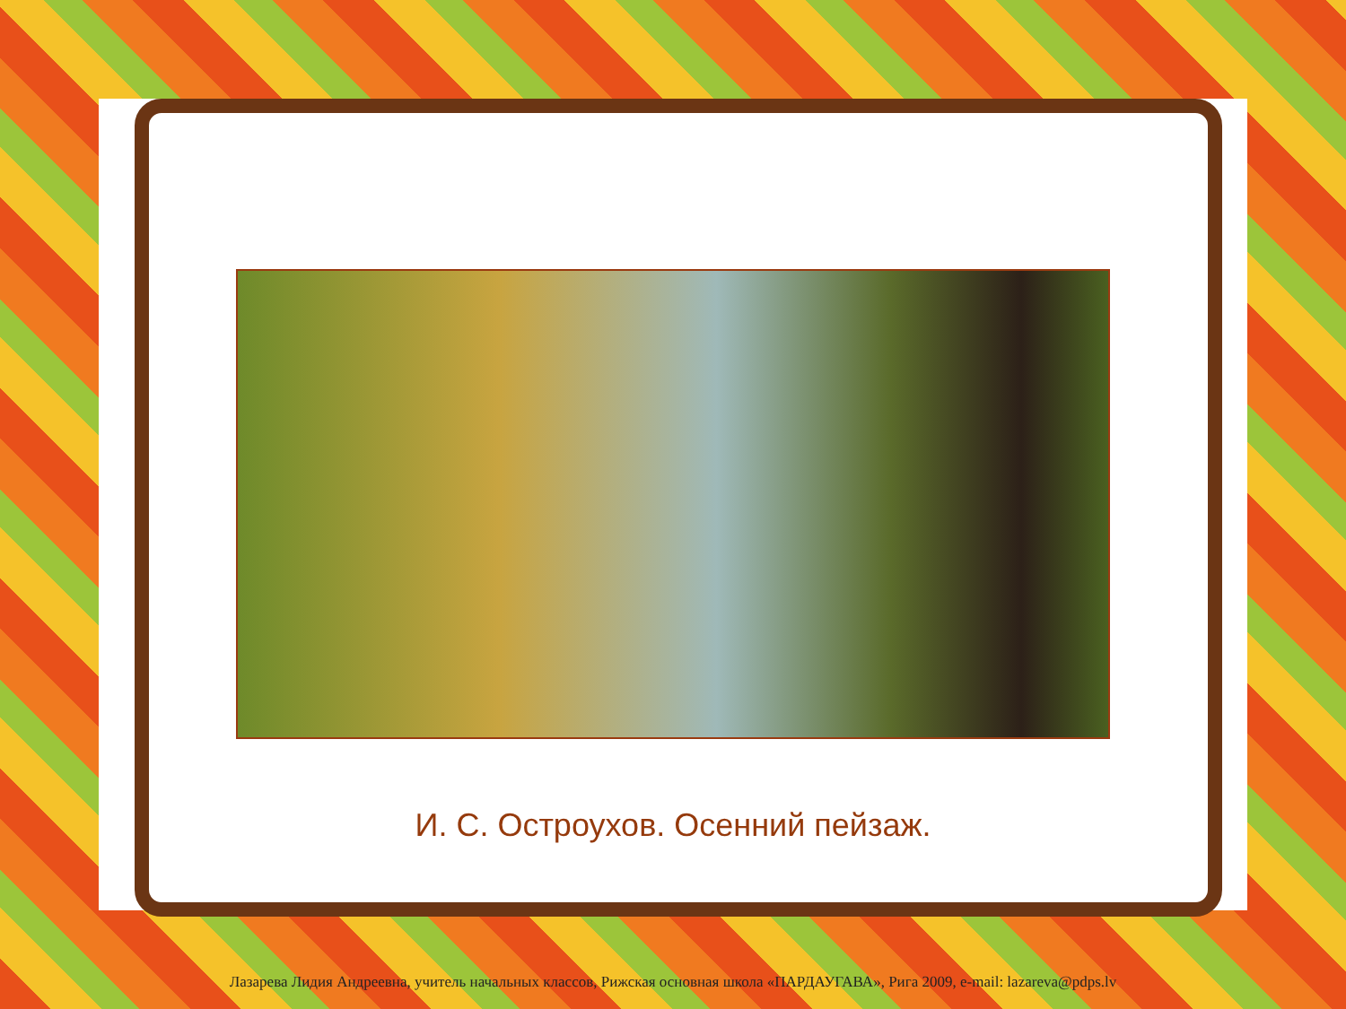И. С. Остроухов. Осенний пейзаж.
Лазарева Лидия Андреевна, учитель начальных классов, Рижская основная школа «ПАРДАУГАВА», Рига 2009, e-mail: lazareva@pdps.lv